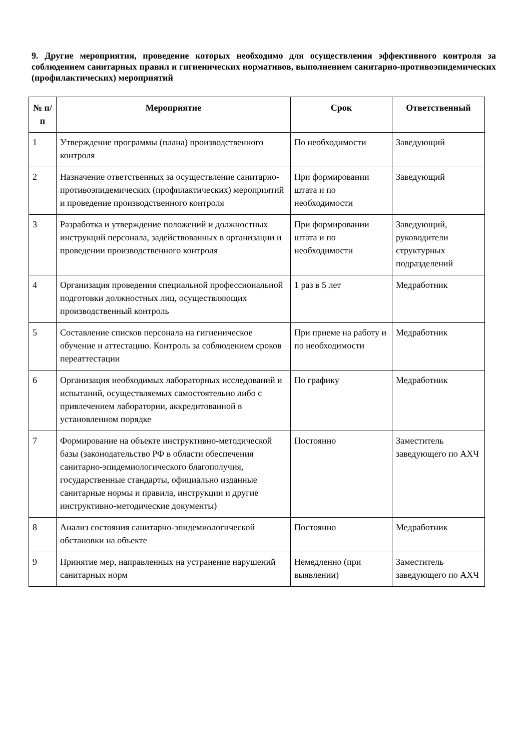9. Другие мероприятия, проведение которых необходимо для осуществления эффективного контроля за соблюдением санитарных правил и гигиенических нормативов, выполнением санитарно-противоэпидемических (профилактических) мероприятий
| № п/п | Мероприятие | Срок | Ответственный |
| --- | --- | --- | --- |
| 1 | Утверждение программы (плана) производственного контроля | По необходимости | Заведующий |
| 2 | Назначение ответственных за осуществление санитарно-противоэпидемических (профилактических) мероприятий и проведение производственного контроля | При формировании штата и по необходимости | Заведующий |
| 3 | Разработка и утверждение положений и должностных инструкций персонала, задействованных в организации и проведении производственного контроля | При формировании штата и по необходимости | Заведующий, руководители структурных подразделений |
| 4 | Организация проведения специальной профессиональной подготовки должностных лиц, осуществляющих производственный контроль | 1 раз в 5 лет | Медработник |
| 5 | Составление списков персонала на гигиеническое обучение и аттестацию. Контроль за соблюдением сроков переаттестации | При приеме на работу и по необходимости | Медработник |
| 6 | Организация необходимых лабораторных исследований и испытаний, осуществляемых самостоятельно либо с привлечением лаборатории, аккредитованной в установленном порядке | По графику | Медработник |
| 7 | Формирование на объекте инструктивно-методической базы (законодательство РФ в области обеспечения санитарно-эпидемиологического благополучия, государственные стандарты, официально изданные санитарные нормы и правила, инструкции и другие инструктивно-методические документы) | Постоянно | Заместитель заведующего по АХЧ |
| 8 | Анализ состояния санитарно-эпидемиологической обстановки на объекте | Постоянно | Медработник |
| 9 | Принятие мер, направленных на устранение нарушений санитарных норм | Немедленно (при выявлении) | Заместитель заведующего по АХЧ |